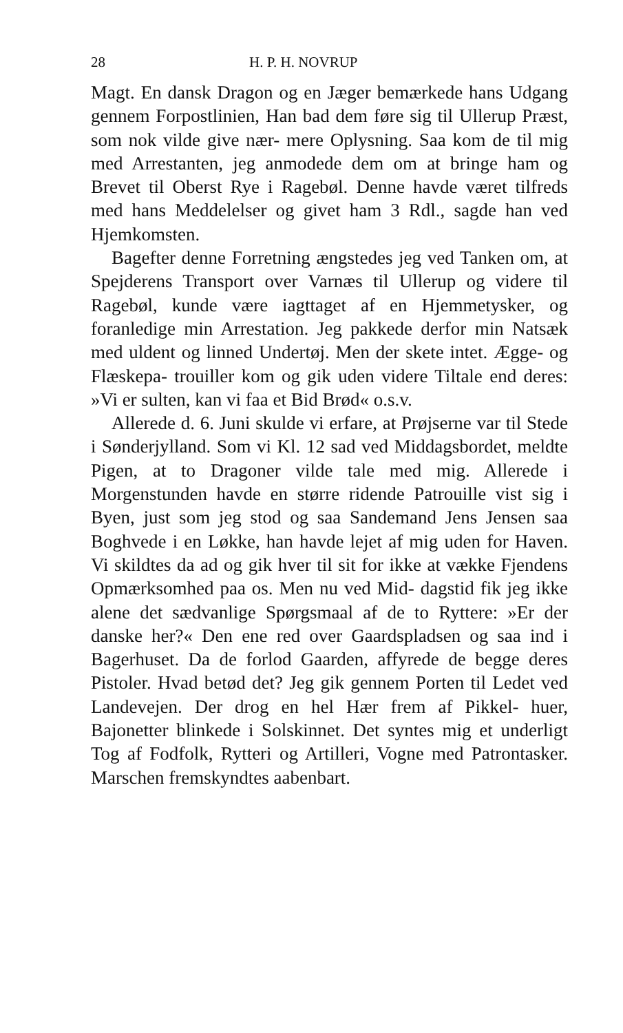28 H. P. H. NOVRUP
Magt. En dansk Dragon og en Jæger bemærkede hans Udgang gennem Forpostlinien, Han bad dem føre sig til Ullerup Præst, som nok vilde give nær- mere Oplysning. Saa kom de til mig med Arrestanten, jeg anmodede dem om at bringe ham og Brevet til Oberst Rye i Ragebøl. Denne havde været tilfreds med hans Meddelelser og givet ham 3 Rdl., sagde han ved Hjemkomsten.
Bagefter denne Forretning ængstedes jeg ved Tanken om, at Spejderens Transport over Varnæs til Ullerup og videre til Ragebøl, kunde være iagttaget af en Hjemmetysker, og foranledige min Arrestation. Jeg pakkede derfor min Natsæk med uldent og linned Undertøj. Men der skete intet. Ægge- og Flæskepa- trouiller kom og gik uden videre Tiltale end deres: »Vi er sulten, kan vi faa et Bid Brød« o.s.v.
Allerede d. 6. Juni skulde vi erfare, at Prøjserne var til Stede i Sønderjylland. Som vi Kl. 12 sad ved Middagsbordet, meldte Pigen, at to Dragoner vilde tale med mig. Allerede i Morgenstunden havde en større ridende Patrouille vist sig i Byen, just som jeg stod og saa Sandemand Jens Jensen saa Boghvede i en Løkke, han havde lejet af mig uden for Haven. Vi skildtes da ad og gik hver til sit for ikke at vække Fjendens Opmærksomhed paa os. Men nu ved Mid- dagstid fik jeg ikke alene det sædvanlige Spørgsmaal af de to Ryttere: »Er der danske her?« Den ene red over Gaardspladsen og saa ind i Bagerhuset. Da de forlod Gaarden, affyrede de begge deres Pistoler. Hvad betød det? Jeg gik gennem Porten til Ledet ved Landevejen. Der drog en hel Hær frem af Pikkel- huer, Bajonetter blinkede i Solskinnet. Det syntes mig et underligt Tog af Fodfolk, Rytteri og Artilleri, Vogne med Patrontasker. Marschen fremskyndtes aabenbart.